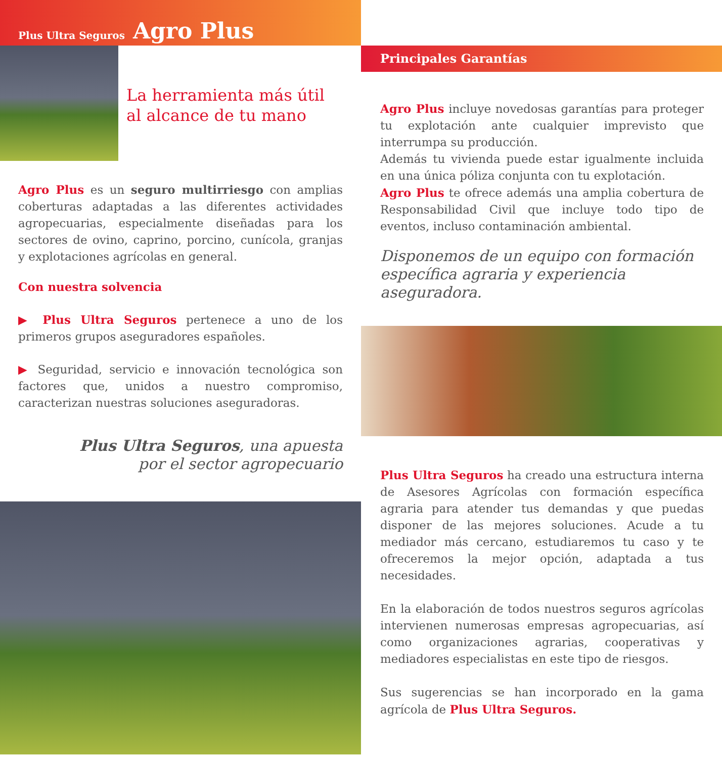Plus Ultra Seguros Agro Plus
La herramienta más útil
al alcance de tu mano
Agro Plus es un seguro multirriesgo con amplias coberturas adaptadas a las diferentes actividades agropecuarias, especialmente diseñadas para los sectores de ovino, caprino, porcino, cunícola, granjas y explotaciones agrícolas en general.
Con nuestra solvencia
▶ Plus Ultra Seguros pertenece a uno de los primeros grupos aseguradores españoles.
▶ Seguridad, servicio e innovación tecnológica son factores que, unidos a nuestro compromiso, caracterizan nuestras soluciones aseguradoras.
Plus Ultra Seguros, una apuesta
por el sector agropecuario
Principales Garantías
Agro Plus incluye novedosas garantías para proteger tu explotación ante cualquier imprevisto que interrumpa su producción.
Además tu vivienda puede estar igualmente incluida en una única póliza conjunta con tu explotación.
Agro Plus te ofrece además una amplia cobertura de Responsabilidad Civil que incluye todo tipo de eventos, incluso contaminación ambiental.
Disponemos de un equipo con formación específica agraria y experiencia aseguradora.
Plus Ultra Seguros ha creado una estructura interna de Asesores Agrícolas con formación específica agraria para atender tus demandas y que puedas disponer de las mejores soluciones. Acude a tu mediador más cercano, estudiaremos tu caso y te ofreceremos la mejor opción, adaptada a tus necesidades.
En la elaboración de todos nuestros seguros agrícolas intervienen numerosas empresas agropecuarias, así como organizaciones agrarias, cooperativas y mediadores especialistas en este tipo de riesgos.
Sus sugerencias se han incorporado en la gama agrícola de Plus Ultra Seguros.